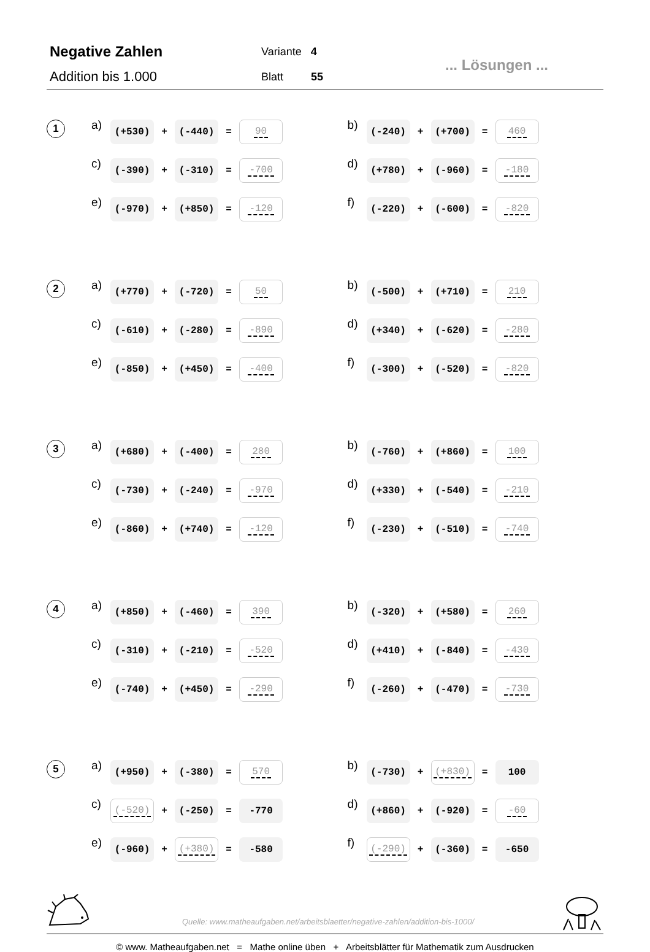Negative Zahlen
Addition bis 1.000
Variante 4
Blatt 55
... Lösungen ...
1
a)
(+530)
+
(-440)
=
90
c)
(-390)
+
(-310)
=
-700
e)
(-970)
+
(+850)
=
-120
b)
(-240)
+
(+700)
=
460
d)
(+780)
+
(-960)
=
-180
f)
(-220)
+
(-600)
=
-820
2
a)
(+770)
+
(-720)
=
50
c)
(-610)
+
(-280)
=
-890
e)
(-850)
+
(+450)
=
-400
b)
(-500)
+
(+710)
=
210
d)
(+340)
+
(-620)
=
-280
f)
(-300)
+
(-520)
=
-820
3
a)
(+680)
+
(-400)
=
280
c)
(-730)
+
(-240)
=
-970
e)
(-860)
+
(+740)
=
-120
b)
(-760)
+
(+860)
=
100
d)
(+330)
+
(-540)
=
-210
f)
(-230)
+
(-510)
=
-740
4
a)
(+850)
+
(-460)
=
390
c)
(-310)
+
(-210)
=
-520
e)
(-740)
+
(+450)
=
-290
b)
(-320)
+
(+580)
=
260
d)
(+410)
+
(-840)
=
-430
f)
(-260)
+
(-470)
=
-730
5
a)
(+950)
+
(-380)
=
570
c)
(-520)
+
(-250)
=
-770
e)
(-960)
+
(+380)
=
-580
b)
(-730)
+
(+830)
=
100
d)
(+860)
+
(-920)
=
-60
f)
(-290)
+
(-360)
=
-650
Quelle: www.matheaufgaben.net/arbeitsblaetter/negative-zahlen/addition-bis-1000/
© www. Matheaufgaben.net = Mathe online üben + Arbeitsblätter für Mathematik zum Ausdrucken